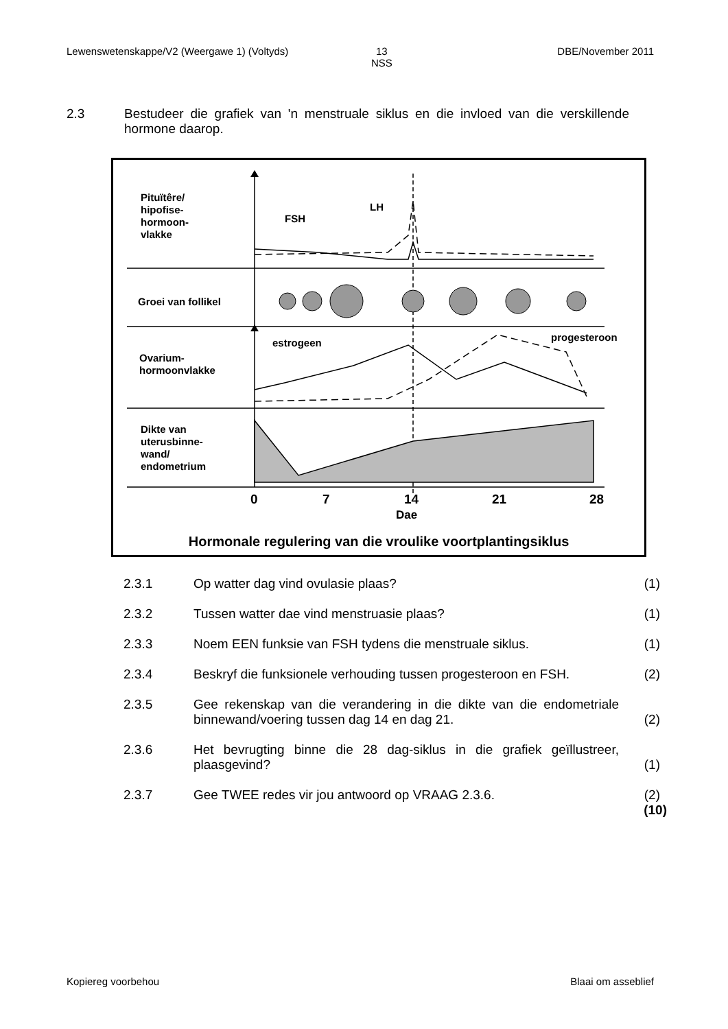Lewenswetenskappe/V2 (Weergawe 1) (Voltyds) 13
NSS DBE/November 2011
2.3 Bestudeer die grafiek van 'n menstruale siklus en die invloed van die verskillende hormone daarop.
Pituïtêre/
hipofise-
hormoon-
vlakke
FSH
LH
Groei van follikel
Ovarium-
hormoonvlakke
estrogeen progesteroon
Dikte van
uterusbinne-
wand/
endometrium
0 7 14 21 28
Dae
Hormonale regulering van die vroulike voortplantingsiklus
2.3.1 Op watter dag vind ovulasie plaas? (1)
2.3.2 Tussen watter dae vind menstruasie plaas? (1)
2.3.3 Noem EEN funksie van FSH tydens die menstruale siklus. (1)
2.3.4 Beskryf die funksionele verhouding tussen progesteroon en FSH. (2)
2.3.5 Gee rekenskap van die verandering in die dikte van die endometriale binnewand/voering tussen dag 14 en dag 21. (2)
2.3.6 Het bevrugting binne die 28 dag-siklus in die grafiek geïllustreer, plaasgevind? (1)
2.3.7 Gee TWEE redes vir jou antwoord op VRAAG 2.3.6. (2)
(10)
Kopiereg voorbehou Blaai om asseblief